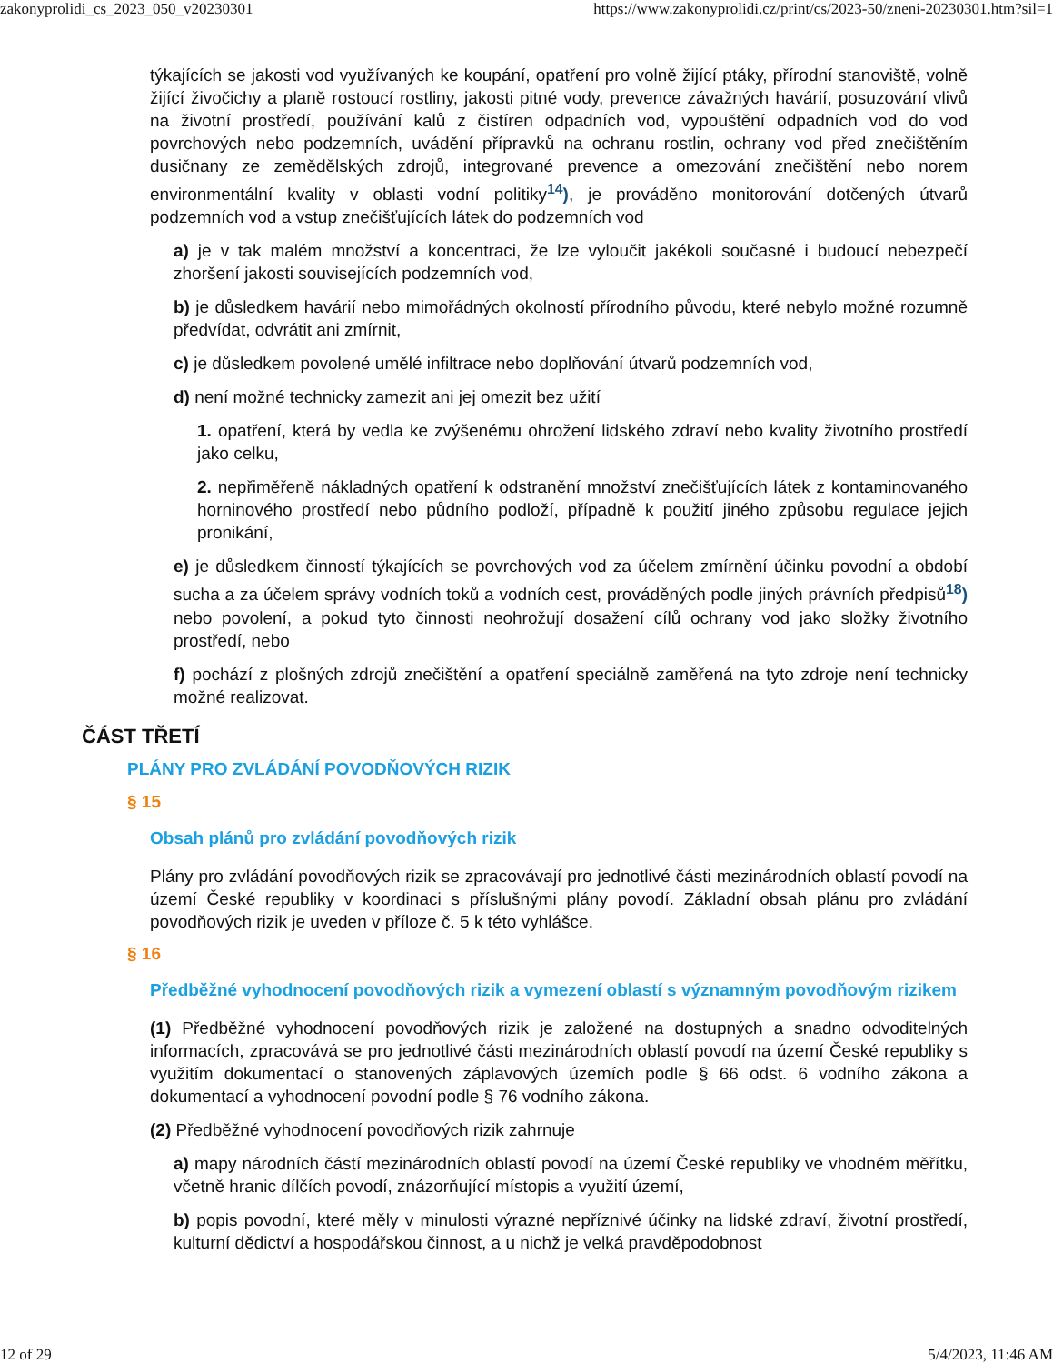zakonyprolidi_cs_2023_050_v20230301 https://www.zakonyprolidi.cz/print/cs/2023-50/zneni-20230301.htm?sil=1
týkajících se jakosti vod využívaných ke koupání, opatření pro volně žijící ptáky, přírodní stanoviště, volně žijící živočichy a planě rostoucí rostliny, jakosti pitné vody, prevence závažných havárií, posuzování vlivů na životní prostředí, používání kalů z čistíren odpadních vod, vypouštění odpadních vod do vod povrchových nebo podzemních, uvádění přípravků na ochranu rostlin, ochrany vod před znečištěním dusičnany ze zemědělských zdrojů, integrované prevence a omezování znečištění nebo norem environmentální kvality v oblasti vodní politiky<sup>14</sup>), je prováděno monitorování dotčených útvarů podzemních vod a vstup znečišťujících látek do podzemních vod
a) je v tak malém množství a koncentraci, že lze vyloučit jakékoli současné i budoucí nebezpečí zhoršení jakosti souvisejících podzemních vod,
b) je důsledkem havárií nebo mimořádných okolností přírodního původu, které nebylo možné rozumně předvídat, odvrátit ani zmírnit,
c) je důsledkem povolené umělé infiltrace nebo doplňování útvarů podzemních vod,
d) není možné technicky zamezit ani jej omezit bez užití
1. opatření, která by vedla ke zvýšenému ohrožení lidského zdraví nebo kvality životního prostředí jako celku,
2. nepřiměřeně nákladných opatření k odstranění množství znečišťujících látek z kontaminovaného horninového prostředí nebo půdního podloží, případně k použití jiného způsobu regulace jejich pronikání,
e) je důsledkem činností týkajících se povrchových vod za účelem zmírnění účinku povodní a období sucha a za účelem správy vodních toků a vodních cest, prováděných podle jiných právních předpisů<sup>18</sup>) nebo povolení, a pokud tyto činnosti neohrožují dosažení cílů ochrany vod jako složky životního prostředí, nebo
f) pochází z plošných zdrojů znečištění a opatření speciálně zaměřená na tyto zdroje není technicky možné realizovat.
ČÁST TŘETÍ
PLÁNY PRO ZVLÁDÁNÍ POVODŇOVÝCH RIZIK
§ 15
Obsah plánů pro zvládání povodňových rizik
Plány pro zvládání povodňových rizik se zpracovávají pro jednotlivé části mezinárodních oblastí povodí na území České republiky v koordinaci s příslušnými plány povodí. Základní obsah plánu pro zvládání povodňových rizik je uveden v příloze č. 5 k této vyhlášce.
§ 16
Předběžné vyhodnocení povodňových rizik a vymezení oblastí s významným povodňovým rizikem
(1) Předběžné vyhodnocení povodňových rizik je založené na dostupných a snadno odvoditelných informacích, zpracovává se pro jednotlivé části mezinárodních oblastí povodí na území České republiky s využitím dokumentací o stanovených záplavových územích podle § 66 odst. 6 vodního zákona a dokumentací a vyhodnocení povodní podle § 76 vodního zákona.
(2) Předběžné vyhodnocení povodňových rizik zahrnuje
a) mapy národních částí mezinárodních oblastí povodí na území České republiky ve vhodném měřítku, včetně hranic dílčích povodí, znázorňující místopis a využití území,
b) popis povodní, které měly v minulosti výrazné nepříznivé účinky na lidské zdraví, životní prostředí, kulturní dědictví a hospodářskou činnost, a u nichž je velká pravděpodobnost
12 of 29 5/4/2023, 11:46 AM